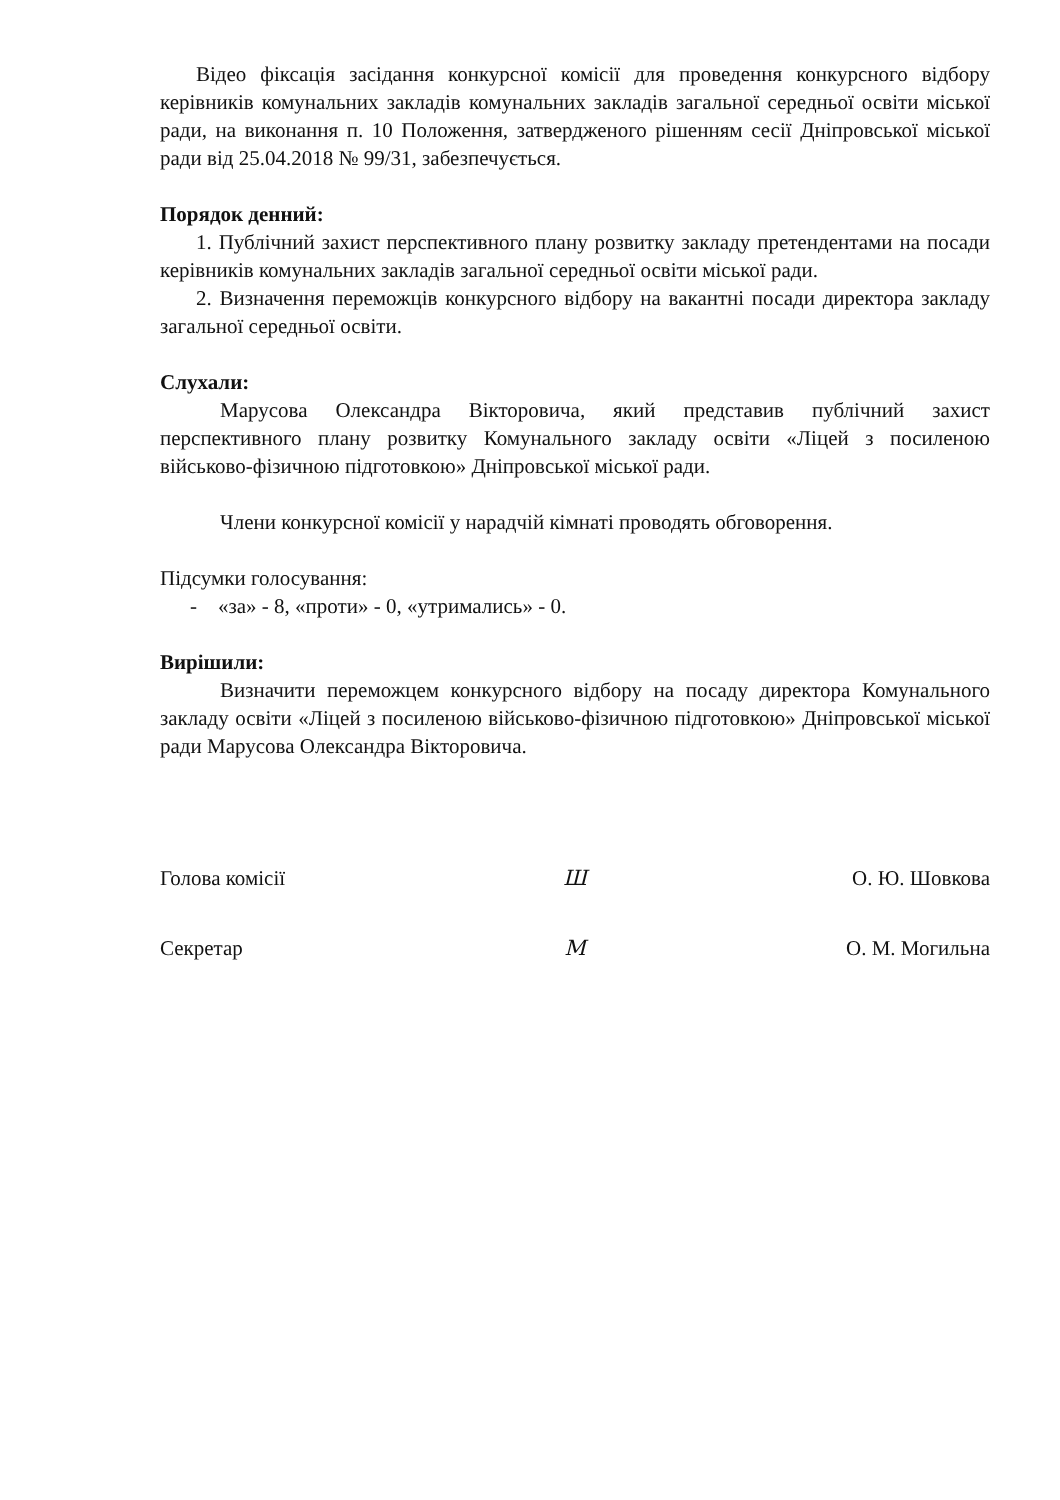Відео фіксація засідання конкурсної комісії для проведення конкурсного відбору керівників комунальних закладів комунальних закладів загальної середньої освіти міської ради, на виконання п. 10 Положення, затвердженого рішенням сесії Дніпровської міської ради від 25.04.2018 № 99/31, забезпечується.
Порядок денний:
1. Публічний захист перспективного плану розвитку закладу претендентами на посади керівників комунальних закладів загальної середньої освіти міської ради.
2. Визначення переможців конкурсного відбору на вакантні посади директора закладу загальної середньої освіти.
Слухали:
Марусова Олександра Вікторовича, який представив публічний захист перспективного плану розвитку Комунального закладу освіти «Ліцей з посиленою військово-фізичною підготовкою» Дніпровської міської ради.
Члени конкурсної комісії у нарадчій кімнаті проводять обговорення.
Підсумки голосування:
- «за» - 8, «проти» - 0, «утримались» - 0.
Вирішили:
Визначити переможцем конкурсного відбору на посаду директора Комунального закладу освіти «Ліцей з посиленою військово-фізичною підготовкою» Дніпровської міської ради Марусова Олександра Вікторовича.
Голова комісії Ш О. Ю. Шовкова
Секретар М О. М. Могильна